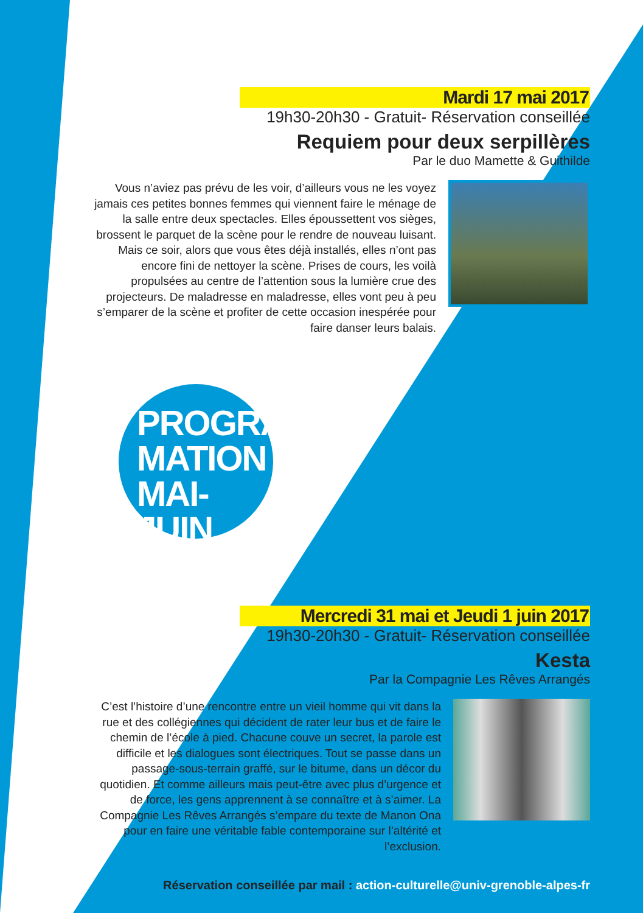Mardi 17 mai 2017
19h30-20h30 - Gratuit- Réservation conseillée
Requiem pour deux serpillères
Par le duo Mamette & Guithilde
Vous n’aviez pas prévu de les voir, d’ailleurs vous ne les voyez jamais ces petites bonnes femmes qui viennent faire le ménage de la salle entre deux spectacles. Elles époussettent vos sièges, brossent le parquet de la scène pour le rendre de nouveau luisant.
Mais ce soir, alors que vous êtes déjà installés, elles n’ont pas encore fini de nettoyer la scène. Prises de cours, les voilà propulsées au centre de l’attention sous la lumière crue des projecteurs. De maladresse en maladresse, elles vont peu à peu s’emparer de la scène et profiter de cette occasion inespérée pour faire danser leurs balais.
PROGRAM
MATION
MAI-JUIN
Mercredi 31 mai et Jeudi 1 juin 2017
19h30-20h30 - Gratuit- Réservation conseillée
Kesta
Par la Compagnie Les Rêves Arrangés
C’est l’histoire d’une rencontre entre un vieil homme qui vit dans la rue et des collégiennes qui décident de rater leur bus et de faire le chemin de l’école à pied. Chacune couve un secret, la parole est difficile et les dialogues sont électriques. Tout se passe dans un passage-sous-terrain graffé, sur le bitume, dans un décor du quotidien. Et comme ailleurs mais peut-être avec plus d’urgence et de force, les gens apprennent à se connaître et à s’aimer. La Compagnie Les Rêves Arrangés s’empare du texte de Manon Ona pour en faire une véritable fable contemporaine sur l’altérité et l’exclusion.
Réservation conseillée par mail : action-culturelle@univ-grenoble-alpes-fr